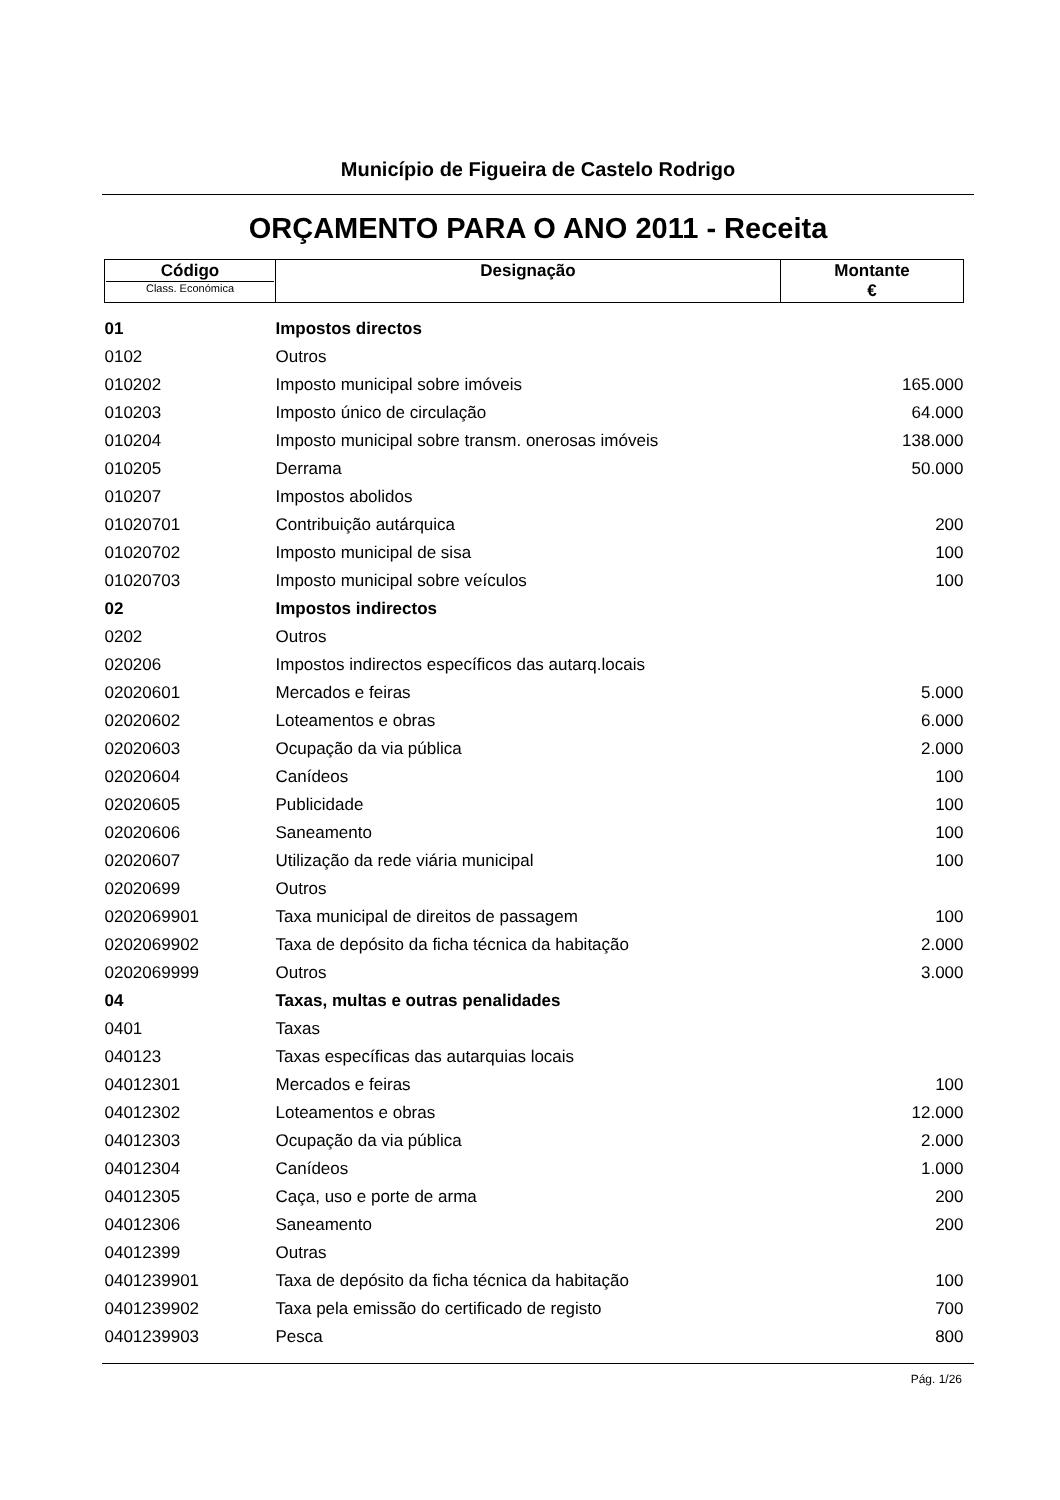Município de Figueira de Castelo Rodrigo
ORÇAMENTO PARA O ANO 2011 - Receita
| Código Class. Económica | Designação | Montante € |
| --- | --- | --- |
| 01 | Impostos directos | |
| 0102 | Outros | |
| 010202 | Imposto municipal sobre imóveis | 165.000 |
| 010203 | Imposto único de circulação | 64.000 |
| 010204 | Imposto municipal sobre transm. onerosas imóveis | 138.000 |
| 010205 | Derrama | 50.000 |
| 010207 | Impostos abolidos | |
| 01020701 | Contribuição autárquica | 200 |
| 01020702 | Imposto municipal de sisa | 100 |
| 01020703 | Imposto municipal sobre veículos | 100 |
| 02 | Impostos indirectos | |
| 0202 | Outros | |
| 020206 | Impostos indirectos específicos das autarq.locais | |
| 02020601 | Mercados e feiras | 5.000 |
| 02020602 | Loteamentos e obras | 6.000 |
| 02020603 | Ocupação da via pública | 2.000 |
| 02020604 | Canídeos | 100 |
| 02020605 | Publicidade | 100 |
| 02020606 | Saneamento | 100 |
| 02020607 | Utilização da rede viária municipal | 100 |
| 02020699 | Outros | |
| 0202069901 | Taxa municipal de direitos de passagem | 100 |
| 0202069902 | Taxa de depósito da ficha técnica da habitação | 2.000 |
| 0202069999 | Outros | 3.000 |
| 04 | Taxas, multas e outras penalidades | |
| 0401 | Taxas | |
| 040123 | Taxas específicas das autarquias locais | |
| 04012301 | Mercados e feiras | 100 |
| 04012302 | Loteamentos e obras | 12.000 |
| 04012303 | Ocupação da via pública | 2.000 |
| 04012304 | Canídeos | 1.000 |
| 04012305 | Caça, uso e porte de arma | 200 |
| 04012306 | Saneamento | 200 |
| 04012399 | Outras | |
| 0401239901 | Taxa de depósito da ficha técnica da habitação | 100 |
| 0401239902 | Taxa pela emissão do certificado de registo | 700 |
| 0401239903 | Pesca | 800 |
Pág. 1/26